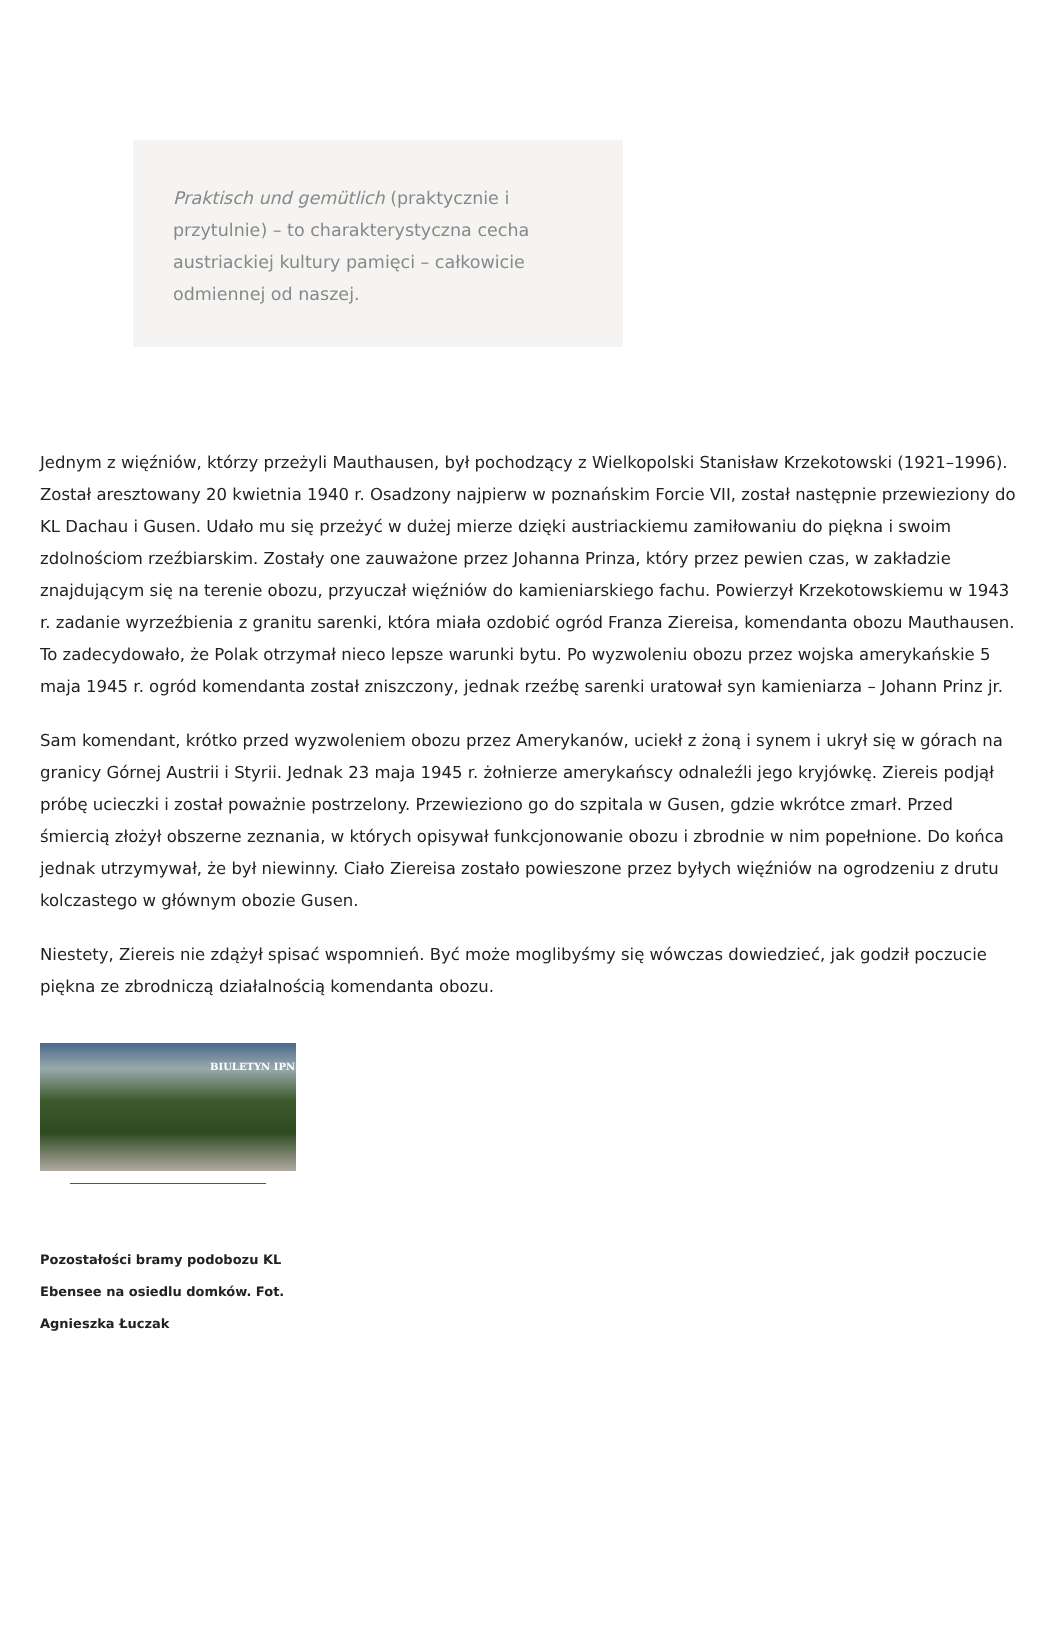Praktisch und gemütlich (praktycznie i przytulnie) – to charakterystyczna cecha austriackiej kultury pamięci – całkowicie odmiennej od naszej.
Jednym z więźniów, którzy przeżyli Mauthausen, był pochodzący z Wielkopolski Stanisław Krzekotowski (1921–1996). Został aresztowany 20 kwietnia 1940 r. Osadzony najpierw w poznańskim Forcie VII, został następnie przewieziony do KL Dachau i Gusen. Udało mu się przeżyć w dużej mierze dzięki austriackiemu zamiłowaniu do piękna i swoim zdolnościom rzeźbiarskim. Zostały one zauważone przez Johanna Prinza, który przez pewien czas, w zakładzie znajdującym się na terenie obozu, przyuczał więźniów do kamieniarskiego fachu. Powierzył Krzekotowskiemu w 1943 r. zadanie wyrzeźbienia z granitu sarenki, która miała ozdobić ogród Franza Ziereisa, komendanta obozu Mauthausen. To zadecydowało, że Polak otrzymał nieco lepsze warunki bytu. Po wyzwoleniu obozu przez wojska amerykańskie 5 maja 1945 r. ogród komendanta został zniszczony, jednak rzeźbę sarenki uratował syn kamieniarza – Johann Prinz jr.
Sam komendant, krótko przed wyzwoleniem obozu przez Amerykanów, uciekł z żoną i synem i ukrył się w górach na granicy Górnej Austrii i Styrii. Jednak 23 maja 1945 r. żołnierze amerykańscy odnaleźli jego kryjówkę. Ziereis podjął próbę ucieczki i został poważnie postrzelony. Przewieziono go do szpitala w Gusen, gdzie wkrótce zmarł. Przed śmiercią złożył obszerne zeznania, w których opisywał funkcjonowanie obozu i zbrodnie w nim popełnione. Do końca jednak utrzymywał, że był niewinny. Ciało Ziereisa zostało powieszone przez byłych więźniów na ogrodzeniu z drutu kolczastego w głównym obozie Gusen.
Niestety, Ziereis nie zdążył spisać wspomnień. Być może moglibyśmy się wówczas dowiedzieć, jak godził poczucie piękna ze zbrodniczą działalnością komendanta obozu.
BIULETYN IPN
Pozostałości bramy podobozu KL Ebensee na osiedlu domków. Fot. Agnieszka Łuczak